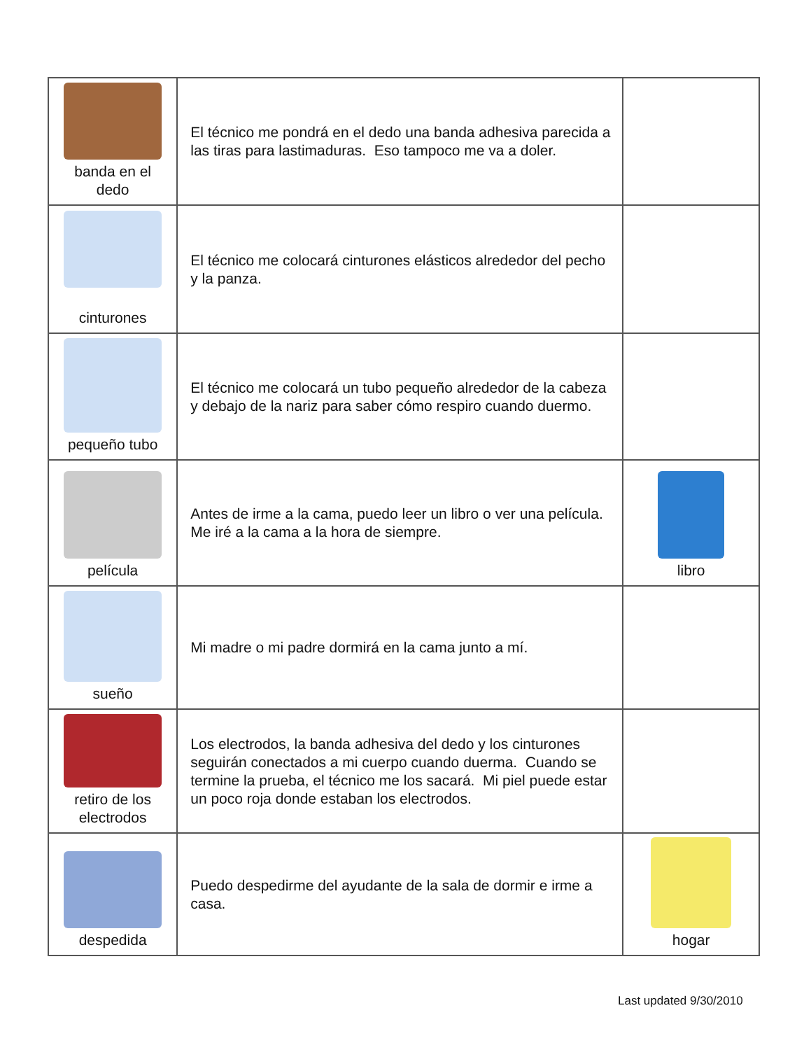| banda en el dedo | El técnico me pondrá en el dedo una banda adhesiva parecida a las tiras para lastimaduras. Eso tampoco me va a doler. | |
| cinturones | El técnico me colocará cinturones elásticos alrededor del pecho y la panza. | |
| pequeño tubo | El técnico me colocará un tubo pequeño alrededor de la cabeza y debajo de la nariz para saber cómo respiro cuando duermo. | |
| película | Antes de irme a la cama, puedo leer un libro o ver una película. Me iré a la cama a la hora de siempre. | libro |
| sueño | Mi madre o mi padre dormirá en la cama junto a mí. | |
| retiro de los electrodos | Los electrodos, la banda adhesiva del dedo y los cinturones seguirán conectados a mi cuerpo cuando duerma. Cuando se termine la prueba, el técnico me los sacará. Mi piel puede estar un poco roja donde estaban los electrodos. | |
| despedida | Puedo despedirme del ayudante de la sala de dormir e irme a casa. | hogar |
Last updated 9/30/2010